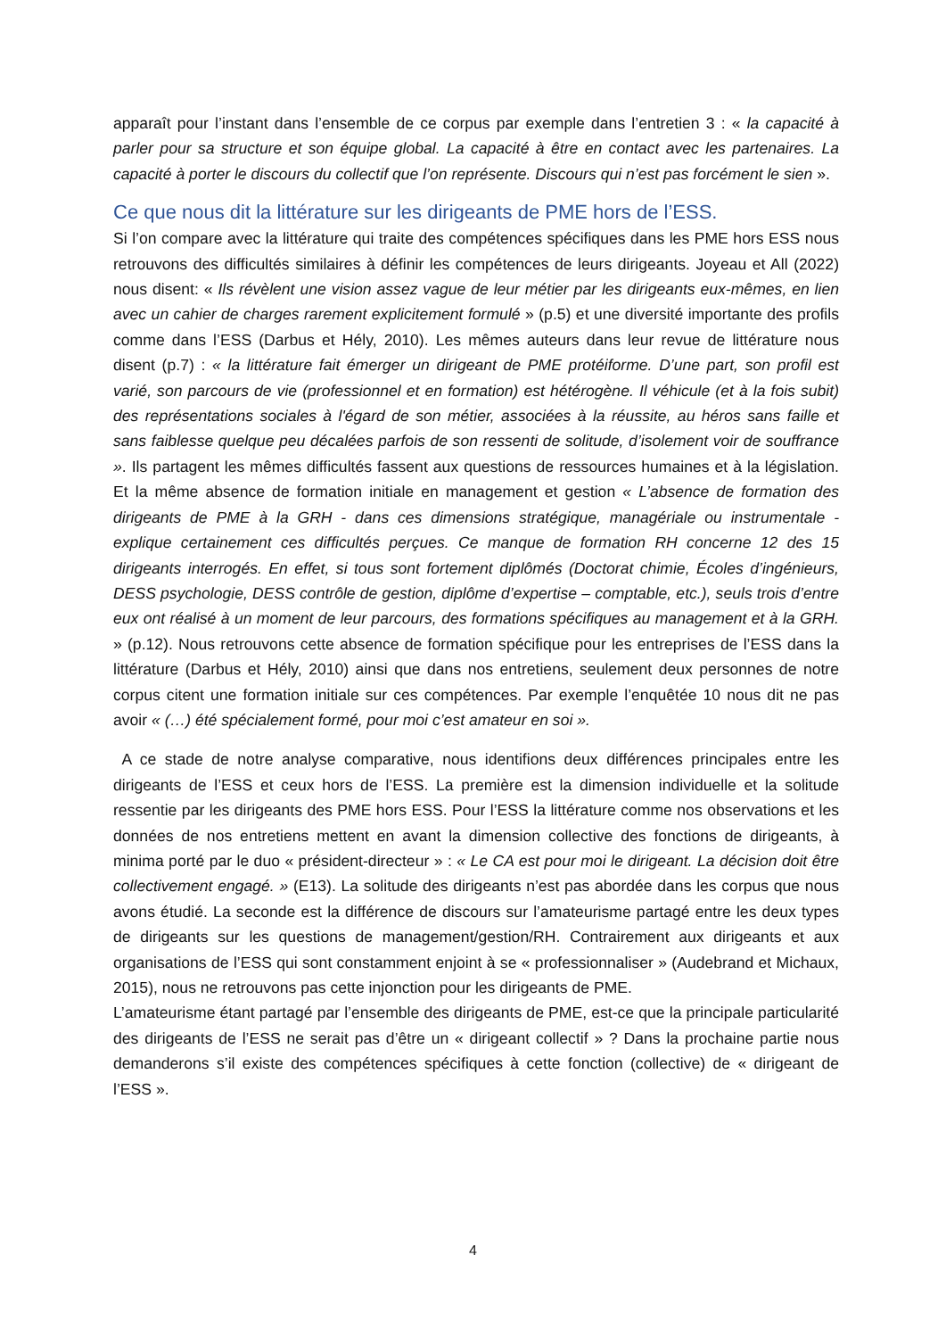apparaît pour l’instant dans l’ensemble de ce corpus par exemple dans l’entretien 3 : « la capacité à parler pour sa structure et son équipe global. La capacité à être en contact avec les partenaires. La capacité à porter le discours du collectif que l’on représente. Discours qui n’est pas forcément le sien ».
Ce que nous dit la littérature sur les dirigeants de PME hors de l’ESS.
Si l’on compare avec la littérature qui traite des compétences spécifiques dans les PME hors ESS nous retrouvons des difficultés similaires à définir les compétences de leurs dirigeants. Joyeau et All (2022) nous disent: « Ils révèlent une vision assez vague de leur métier par les dirigeants eux-mêmes, en lien avec un cahier de charges rarement explicitement formulé » (p.5) et une diversité importante des profils comme dans l’ESS (Darbus et Hély, 2010). Les mêmes auteurs dans leur revue de littérature nous disent (p.7) : « la littérature fait émerger un dirigeant de PME protéiforme. D’une part, son profil est varié, son parcours de vie (professionnel et en formation) est hétérogène. Il véhicule (et à la fois subit) des représentations sociales à l'égard de son métier, associées à la réussite, au héros sans faille et sans faiblesse quelque peu décalées parfois de son ressenti de solitude, d’isolement voir de souffrance ». Ils partagent les mêmes difficultés fassent aux questions de ressources humaines et à la législation. Et la même absence de formation initiale en management et gestion « L’absence de formation des dirigeants de PME à la GRH - dans ces dimensions stratégique, managériale ou instrumentale - explique certainement ces difficultés perçues. Ce manque de formation RH concerne 12 des 15 dirigeants interrogés. En effet, si tous sont fortement diplômés (Doctorat chimie, Écoles d’ingénieurs, DESS psychologie, DESS contrôle de gestion, diplôme d’expertise – comptable, etc.), seuls trois d’entre eux ont réalisé à un moment de leur parcours, des formations spécifiques au management et à la GRH. » (p.12). Nous retrouvons cette absence de formation spécifique pour les entreprises de l’ESS dans la littérature (Darbus et Hély, 2010) ainsi que dans nos entretiens, seulement deux personnes de notre corpus citent une formation initiale sur ces compétences. Par exemple l’enquêtée 10 nous dit ne pas avoir « (…) été spécialement formé, pour moi c’est amateur en soi ».
A ce stade de notre analyse comparative, nous identifions deux différences principales entre les dirigeants de l’ESS et ceux hors de l’ESS. La première est la dimension individuelle et la solitude ressentie par les dirigeants des PME hors ESS. Pour l’ESS la littérature comme nos observations et les données de nos entretiens mettent en avant la dimension collective des fonctions de dirigeants, à minima porté par le duo « président-directeur » : « Le CA est pour moi le dirigeant. La décision doit être collectivement engagé. » (E13). La solitude des dirigeants n’est pas abordée dans les corpus que nous avons étudié. La seconde est la différence de discours sur l’amateurisme partagé entre les deux types de dirigeants sur les questions de management/gestion/RH. Contrairement aux dirigeants et aux organisations de l’ESS qui sont constamment enjoint à se « professionnaliser » (Audebrand et Michaux, 2015), nous ne retrouvons pas cette injonction pour les dirigeants de PME.
L’amateurisme étant partagé par l’ensemble des dirigeants de PME, est-ce que la principale particularité des dirigeants de l’ESS ne serait pas d’être un « dirigeant collectif » ? Dans la prochaine partie nous demanderons s’il existe des compétences spécifiques à cette fonction (collective) de « dirigeant de l’ESS ».
4